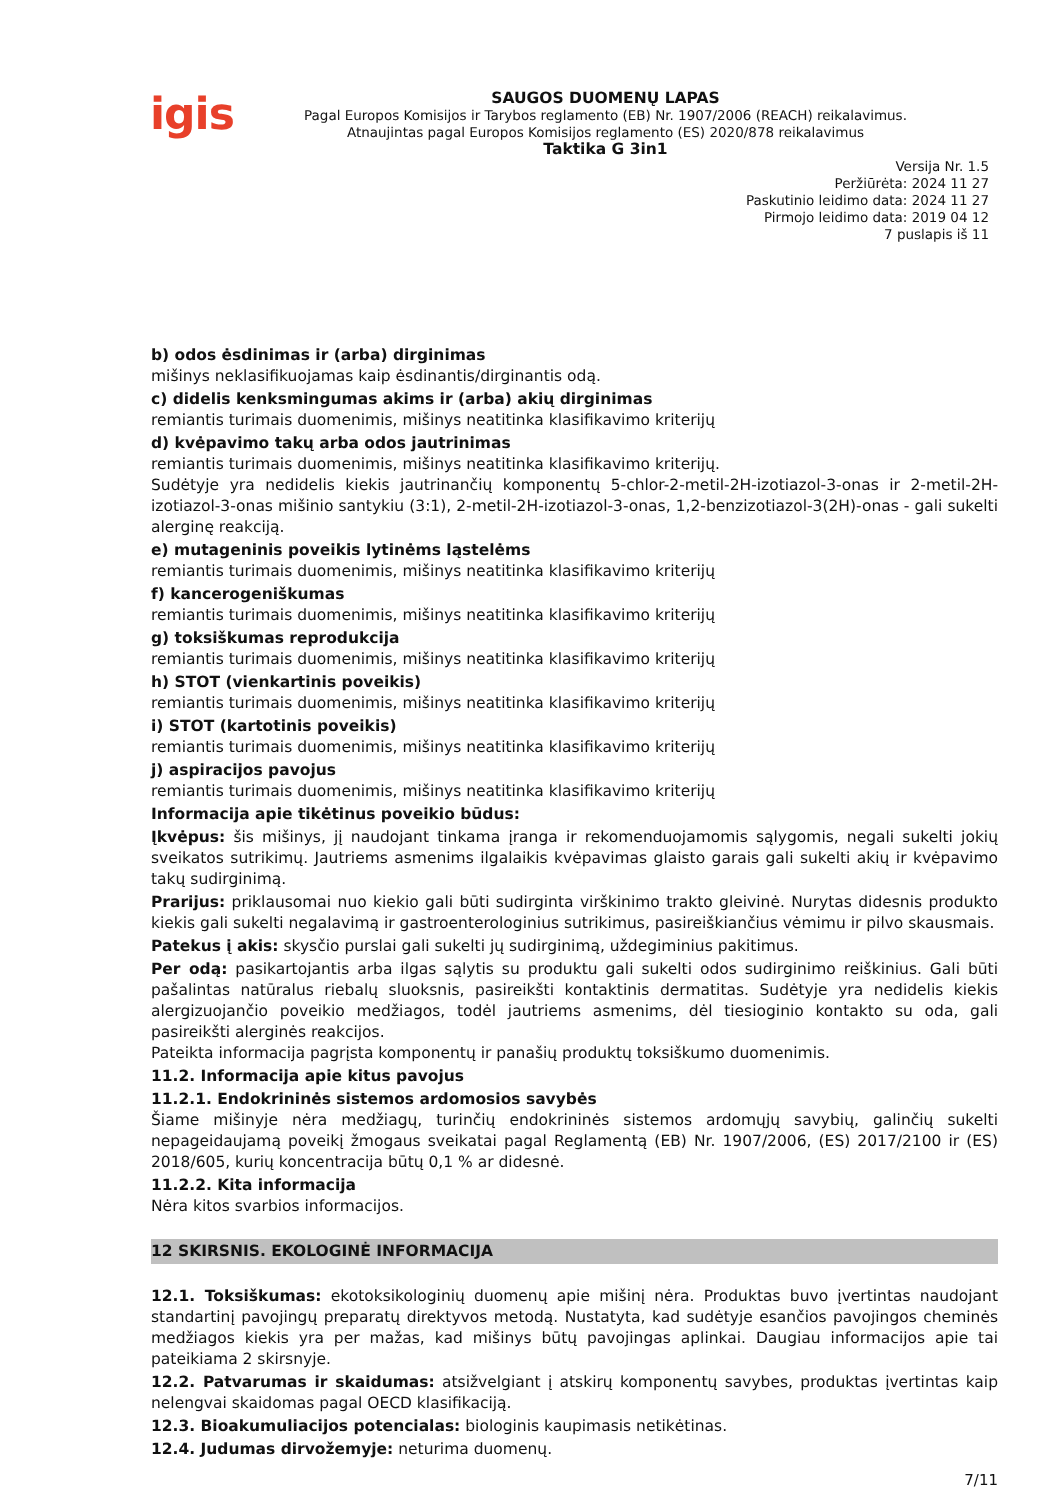igis
SAUGOS DUOMENŲ LAPAS
Pagal Europos Komisijos ir Tarybos reglamento (EB) Nr. 1907/2006 (REACH) reikalavimus.
Atnaujintas pagal Europos Komisijos reglamento (ES) 2020/878 reikalavimus
Taktika G 3in1
Versija Nr. 1.5
Peržiūrėta: 2024 11 27
Paskutinio leidimo data: 2024 11 27
Pirmojo leidimo data: 2019 04 12
7 puslapis iš 11
b) odos ėsdinimas ir (arba) dirginimas
mišinys neklasifikuojamas kaip ėsdinantis/dirginantis odą.
c) didelis kenksmingumas akims ir (arba) akių dirginimas
remiantis turimais duomenimis, mišinys neatitinka klasifikavimo kriterijų
d) kvėpavimo takų arba odos jautrinimas
remiantis turimais duomenimis, mišinys neatitinka klasifikavimo kriterijų.
Sudėtyje yra nedidelis kiekis jautrinančių komponentų 5-chlor-2-metil-2H-izotiazol-3-onas ir 2-metil-2H-izotiazol-3-onas mišinio santykiu (3:1), 2-metil-2H-izotiazol-3-onas, 1,2-benzizotiazol-3(2H)-onas - gali sukelti alerginę reakciją.
e) mutageninis poveikis lytinėms ląstelėms
remiantis turimais duomenimis, mišinys neatitinka klasifikavimo kriterijų
f) kancerogeniškumas
remiantis turimais duomenimis, mišinys neatitinka klasifikavimo kriterijų
g) toksiškumas reprodukcija
remiantis turimais duomenimis, mišinys neatitinka klasifikavimo kriterijų
h) STOT (vienkartinis poveikis)
remiantis turimais duomenimis, mišinys neatitinka klasifikavimo kriterijų
i) STOT (kartotinis poveikis)
remiantis turimais duomenimis, mišinys neatitinka klasifikavimo kriterijų
j) aspiracijos pavojus
remiantis turimais duomenimis, mišinys neatitinka klasifikavimo kriterijų
Informacija apie tikėtinus poveikio būdus:
Įkvėpus: šis mišinys, jį naudojant tinkama įranga ir rekomenduojamomis sąlygomis, negali sukelti jokių sveikatos sutrikimų. Jautriems asmenims ilgalaikis kvėpavimas glaisto garais gali sukelti akių ir kvėpavimo takų sudirginimą.
Prarijus: priklausomai nuo kiekio gali būti sudirginta virškinimo trakto gleivinė. Nurytas didesnis produkto kiekis gali sukelti negalavimą ir gastroenterologinius sutrikimus, pasireiškiančius vėmimu ir pilvo skausmais.
Patekus į akis: skysčio purslai gali sukelti jų sudirginimą, uždegiminius pakitimus.
Per odą: pasikartojantis arba ilgas sąlytis su produktu gali sukelti odos sudirginimo reiškinius. Gali būti pašalintas natūralus riebalų sluoksnis, pasireikšti kontaktinis dermatitas. Sudėtyje yra nedidelis kiekis alergizuojančio poveikio medžiagos, todėl jautriems asmenims, dėl tiesioginio kontakto su oda, gali pasireikšti alerginės reakcijos.
Pateikta informacija pagrįsta komponentų ir panašių produktų toksiškumo duomenimis.
11.2. Informacija apie kitus pavojus
11.2.1. Endokrininės sistemos ardomosios savybės
Šiame mišinyje nėra medžiagų, turinčių endokrininės sistemos ardomųjų savybių, galinčių sukelti nepageidaujamą poveikį žmogaus sveikatai pagal Reglamentą (EB) Nr. 1907/2006, (ES) 2017/2100 ir (ES) 2018/605, kurių koncentracija būtų 0,1 % ar didesnė.
11.2.2. Kita informacija
Nėra kitos svarbios informacijos.
12 SKIRSNIS. EKOLOGINĖ INFORMACIJA
12.1. Toksiškumas: ekotoksikologinių duomenų apie mišinį nėra. Produktas buvo įvertintas naudojant standartinį pavojingų preparatų direktyvos metodą. Nustatyta, kad sudėtyje esančios pavojingos cheminės medžiagos kiekis yra per mažas, kad mišinys būtų pavojingas aplinkai. Daugiau informacijos apie tai pateikiama 2 skirsnyje.
12.2. Patvarumas ir skaidumas: atsižvelgiant į atskirų komponentų savybes, produktas įvertintas kaip nelengvai skaidomas pagal OECD klasifikaciją.
12.3. Bioakumuliacijos potencialas: biologinis kaupimasis netikėtinas.
12.4. Judumas dirvožemyje: neturima duomenų.
7/11